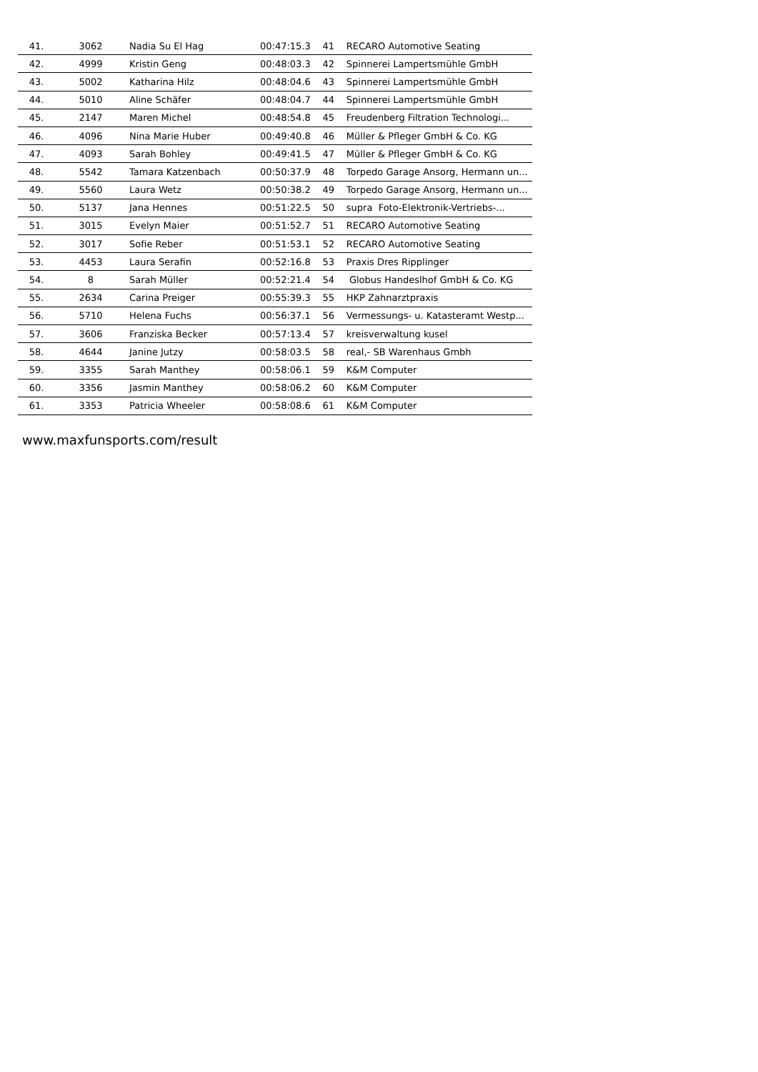| 41. | 3062 | Nadia Su El Hag | 00:47:15.3 | 41 | RECARO Automotive Seating |
| 42. | 4999 | Kristin Geng | 00:48:03.3 | 42 | Spinnerei Lampertsmühle GmbH |
| 43. | 5002 | Katharina Hilz | 00:48:04.6 | 43 | Spinnerei Lampertsmühle GmbH |
| 44. | 5010 | Aline Schäfer | 00:48:04.7 | 44 | Spinnerei Lampertsmühle GmbH |
| 45. | 2147 | Maren Michel | 00:48:54.8 | 45 | Freudenberg Filtration Technologi... |
| 46. | 4096 | Nina Marie Huber | 00:49:40.8 | 46 | Müller & Pfleger GmbH & Co. KG |
| 47. | 4093 | Sarah Bohley | 00:49:41.5 | 47 | Müller & Pfleger GmbH & Co. KG |
| 48. | 5542 | Tamara Katzenbach | 00:50:37.9 | 48 | Torpedo Garage Ansorg, Hermann un... |
| 49. | 5560 | Laura Wetz | 00:50:38.2 | 49 | Torpedo Garage Ansorg, Hermann un... |
| 50. | 5137 | Jana Hennes | 00:51:22.5 | 50 | supra Foto-Elektronik-Vertriebs-... |
| 51. | 3015 | Evelyn Maier | 00:51:52.7 | 51 | RECARO Automotive Seating |
| 52. | 3017 | Sofie Reber | 00:51:53.1 | 52 | RECARO Automotive Seating |
| 53. | 4453 | Laura Serafin | 00:52:16.8 | 53 | Praxis Dres Ripplinger |
| 54. | 8 | Sarah Müller | 00:52:21.4 | 54 | Globus Handeslhof GmbH & Co. KG |
| 55. | 2634 | Carina Preiger | 00:55:39.3 | 55 | HKP Zahnarztpraxis |
| 56. | 5710 | Helena Fuchs | 00:56:37.1 | 56 | Vermessungs- u. Katasteramt Westp... |
| 57. | 3606 | Franziska Becker | 00:57:13.4 | 57 | kreisverwaltung kusel |
| 58. | 4644 | Janine Jutzy | 00:58:03.5 | 58 | real,- SB Warenhaus Gmbh |
| 59. | 3355 | Sarah Manthey | 00:58:06.1 | 59 | K&M Computer |
| 60. | 3356 | Jasmin Manthey | 00:58:06.2 | 60 | K&M Computer |
| 61. | 3353 | Patricia Wheeler | 00:58:08.6 | 61 | K&M Computer |
www.maxfunsports.com/result